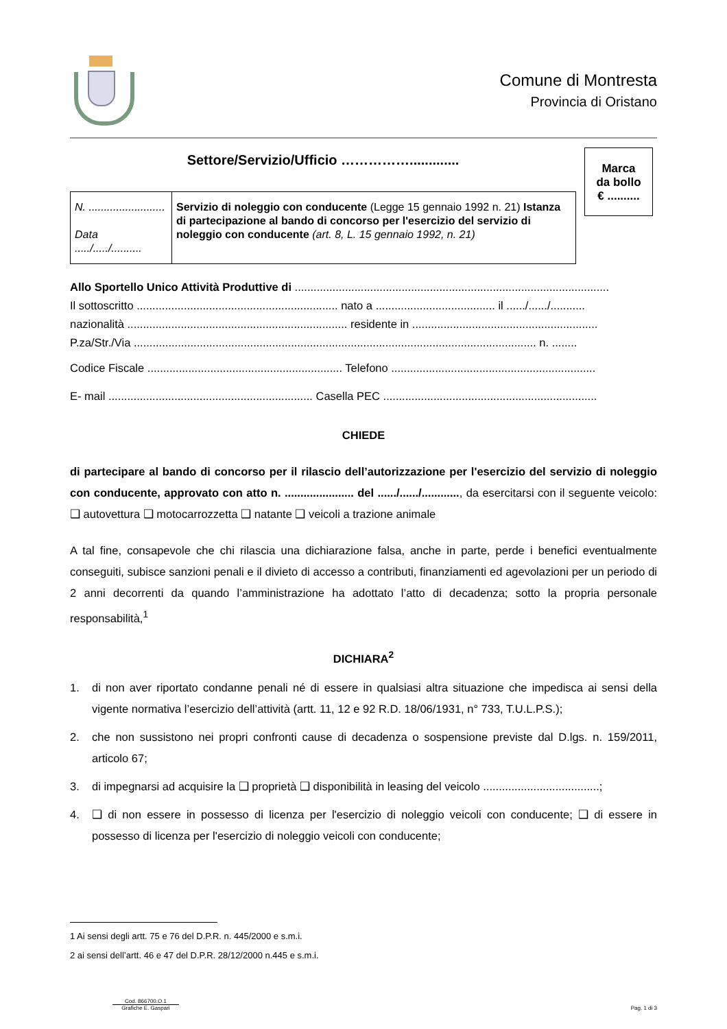Comune di Montresta
Provincia di Oristano
Settore/Servizio/Ufficio …………….............
| N. ......................... Data ...../...../.......... | Servizio di noleggio con conducente (Legge 15 gennaio 1992 n. 21) Istanza di partecipazione al bando di concorso per l'esercizio del servizio di noleggio con conducente (art. 8, L. 15 gennaio 1992, n. 21) |
Marca
da bollo
€ ..........
Allo Sportello Unico Attività Produttive di ....................................................................................................
Il sottoscritto ................................................................ nato a ...................................... il ....../....../...........
nazionalità ...................................................................... residente in ...........................................................
P.za/Str./Via ................................................................................................................................ n. ........
Codice Fiscale .............................................................. Telefono .................................................................
E- mail ................................................................. Casella PEC ....................................................................
CHIEDE
di partecipare al bando di concorso per il rilascio dell’autorizzazione per l'esercizio del servizio di noleggio con conducente, approvato con atto n. ...................... del ....../....../............, da esercitarsi con il seguente veicolo: ❑ autovettura ❑ motocarrozzetta ❑ natante ❑ veicoli a trazione animale
A tal fine, consapevole che chi rilascia una dichiarazione falsa, anche in parte, perde i benefici eventualmente conseguiti, subisce sanzioni penali e il divieto di accesso a contributi, finanziamenti ed agevolazioni per un periodo di 2 anni decorrenti da quando l’amministrazione ha adottato l’atto di decadenza; sotto la propria personale responsabilità,<sup>1</sup>
DICHIARA<sup>2</sup>
1. di non aver riportato condanne penali né di essere in qualsiasi altra situazione che impedisca ai sensi della vigente normativa l’esercizio dell’attività (artt. 11, 12 e 92 R.D. 18/06/1931, n° 733, T.U.L.P.S.);
2. che non sussistono nei propri confronti cause di decadenza o sospensione previste dal D.lgs. n. 159/2011, articolo 67;
3. di impegnarsi ad acquisire la ❑ proprietà ❑ disponibilità in leasing del veicolo .....................................;
4. ❑ di non essere in possesso di licenza per l'esercizio di noleggio veicoli con conducente; ❑ di essere in possesso di licenza per l'esercizio di noleggio veicoli con conducente;
1 Ai sensi degli artt. 75 e 76 del D.P.R. n. 445/2000 e s.m.i.
2 ai sensi dell’artt. 46 e 47 del D.P.R. 28/12/2000 n.445 e s.m.i.
Cod. 866700.O.1
Grafiche E. Gaspari
Pag. 1 di 3